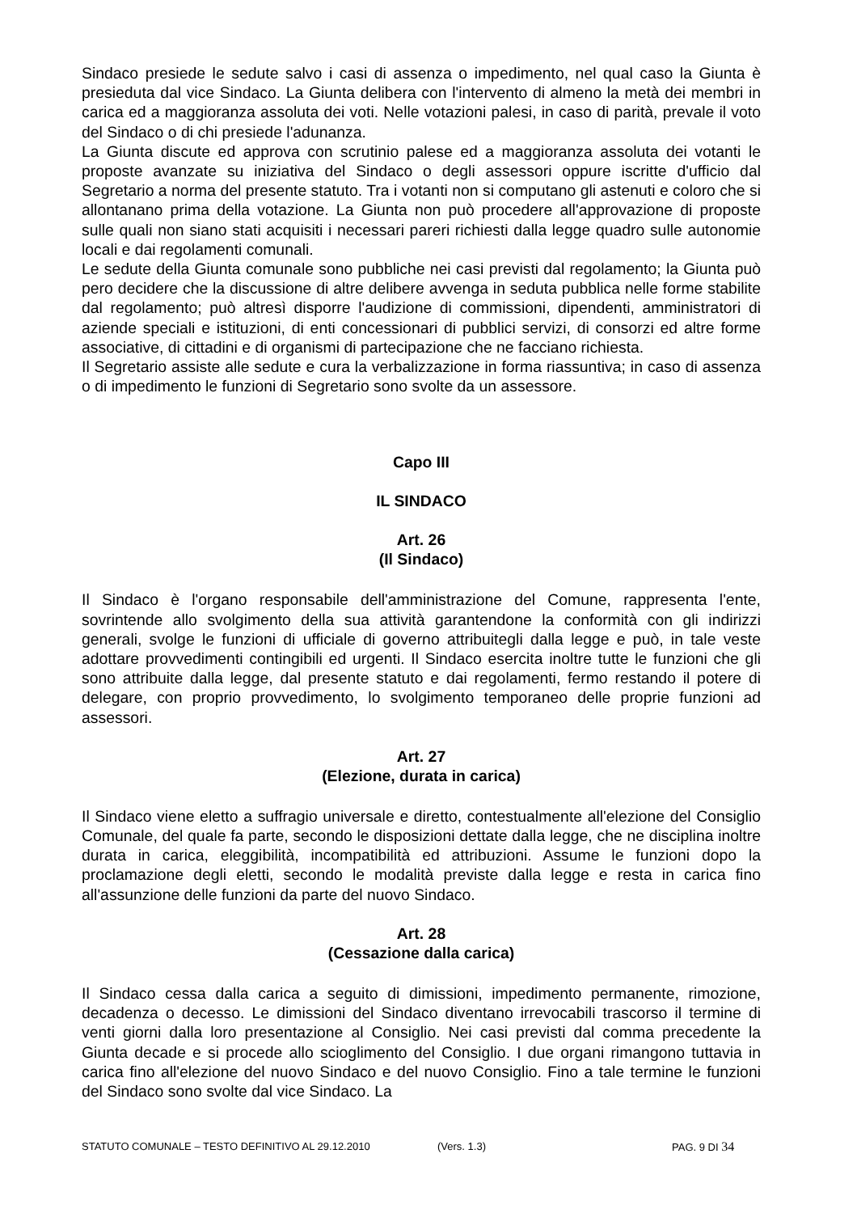Sindaco presiede le sedute salvo i casi di assenza o impedimento, nel qual caso la Giunta è presieduta dal vice Sindaco. La Giunta delibera con l'intervento di almeno la metà dei membri in carica ed a maggioranza assoluta dei voti. Nelle votazioni palesi, in caso di parità, prevale il voto del Sindaco o di chi presiede l'adunanza.
La Giunta discute ed approva con scrutinio palese ed a maggioranza assoluta dei votanti le proposte avanzate su iniziativa del Sindaco o degli assessori oppure iscritte d'ufficio dal Segretario a norma del presente statuto. Tra i votanti non si computano gli astenuti e coloro che si allontanano prima della votazione. La Giunta non può procedere all'approvazione di proposte sulle quali non siano stati acquisiti i necessari pareri richiesti dalla legge quadro sulle autonomie locali e dai regolamenti comunali.
Le sedute della Giunta comunale sono pubbliche nei casi previsti dal regolamento; la Giunta può pero decidere che la discussione di altre delibere avvenga in seduta pubblica nelle forme stabilite dal regolamento; può altresì disporre l'audizione di commissioni, dipendenti, amministratori di aziende speciali e istituzioni, di enti concessionari di pubblici servizi, di consorzi ed altre forme associative, di cittadini e di organismi di partecipazione che ne facciano richiesta.
Il Segretario assiste alle sedute e cura la verbalizzazione in forma riassuntiva; in caso di assenza o di impedimento le funzioni di Segretario sono svolte da un assessore.
Capo III
IL SINDACO
Art. 26
(Il Sindaco)
Il Sindaco è l'organo responsabile dell'amministrazione del Comune, rappresenta l'ente, sovrintende allo svolgimento della sua attività garantendone la conformità con gli indirizzi generali, svolge le funzioni di ufficiale di governo attribuitegli dalla legge e può, in tale veste adottare provvedimenti contingibili ed urgenti. Il Sindaco esercita inoltre tutte le funzioni che gli sono attribuite dalla legge, dal presente statuto e dai regolamenti, fermo restando il potere di delegare, con proprio provvedimento, lo svolgimento temporaneo delle proprie funzioni ad assessori.
Art. 27
(Elezione, durata in carica)
Il Sindaco viene eletto a suffragio universale e diretto, contestualmente all'elezione del Consiglio Comunale, del quale fa parte, secondo le disposizioni dettate dalla legge, che ne disciplina inoltre durata in carica, eleggibilità, incompatibilità ed attribuzioni. Assume le funzioni dopo la proclamazione degli eletti, secondo le modalità previste dalla legge e resta in carica fino all'assunzione delle funzioni da parte del nuovo Sindaco.
Art. 28
(Cessazione dalla carica)
Il Sindaco cessa dalla carica a seguito di dimissioni, impedimento permanente, rimozione, decadenza o decesso. Le dimissioni del Sindaco diventano irrevocabili trascorso il termine di venti giorni dalla loro presentazione al Consiglio. Nei casi previsti dal comma precedente la Giunta decade e si procede allo scioglimento del Consiglio. I due organi rimangono tuttavia in carica fino all'elezione del nuovo Sindaco e del nuovo Consiglio. Fino a tale termine le funzioni del Sindaco sono svolte dal vice Sindaco. La
STATUTO COMUNALE – TESTO DEFINITIVO AL 29.12.2010 (Vers. 1.3) PAG. 9 DI 34